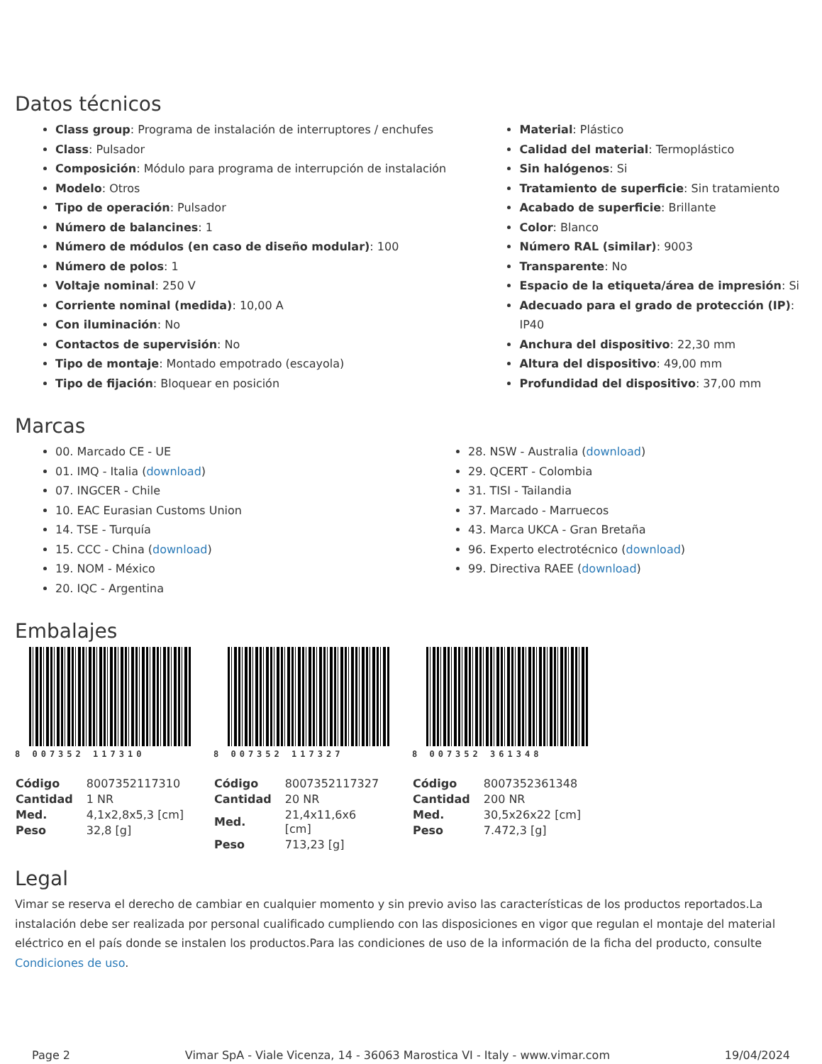Datos técnicos
Class group: Programa de instalación de interruptores / enchufes
Class: Pulsador
Composición: Módulo para programa de interrupción de instalación
Modelo: Otros
Tipo de operación: Pulsador
Número de balancines: 1
Número de módulos (en caso de diseño modular): 100
Número de polos: 1
Voltaje nominal: 250 V
Corriente nominal (medida): 10,00 A
Con iluminación: No
Contactos de supervisión: No
Tipo de montaje: Montado empotrado (escayola)
Tipo de fijación: Bloquear en posición
Material: Plástico
Calidad del material: Termoplástico
Sin halógenos: Si
Tratamiento de superficie: Sin tratamiento
Acabado de superficie: Brillante
Color: Blanco
Número RAL (similar): 9003
Transparente: No
Espacio de la etiqueta/área de impresión: Si
Adecuado para el grado de protección (IP): IP40
Anchura del dispositivo: 22,30 mm
Altura del dispositivo: 49,00 mm
Profundidad del dispositivo: 37,00 mm
Marcas
00. Marcado CE - UE
01. IMQ - Italia (download)
07. INGCER - Chile
10. EAC Eurasian Customs Union
14. TSE - Turquía
15. CCC - China (download)
19. NOM - México
20. IQC - Argentina
28. NSW - Australia (download)
29. QCERT - Colombia
31. TISI - Tailandia
37. Marcado - Marruecos
43. Marca UKCA - Gran Bretaña
96. Experto electrotécnico (download)
99. Directiva RAEE (download)
Embalajes
8 007352 117310
| Código | 8007352117310 |
| Cantidad | 1 NR |
| Med. | 4,1x2,8x5,3 [cm] |
| Peso | 32,8 [g] |
8 007352 117327
| Código | 8007352117327 |
| Cantidad | 20 NR |
| Med. | 21,4x11,6x6 [cm] |
| Peso | 713,23 [g] |
8 007352 361348
| Código | 8007352361348 |
| Cantidad | 200 NR |
| Med. | 30,5x26x22 [cm] |
| Peso | 7.472,3 [g] |
Legal
Vimar se reserva el derecho de cambiar en cualquier momento y sin previo aviso las características de los productos reportados.La instalación debe ser realizada por personal cualificado cumpliendo con las disposiciones en vigor que regulan el montaje del material eléctrico en el país donde se instalen los productos.Para las condiciones de uso de la información de la ficha del producto, consulte Condiciones de uso.
Page 2 Vimar SpA - Viale Vicenza, 14 - 36063 Marostica VI - Italy - www.vimar.com 19/04/2024